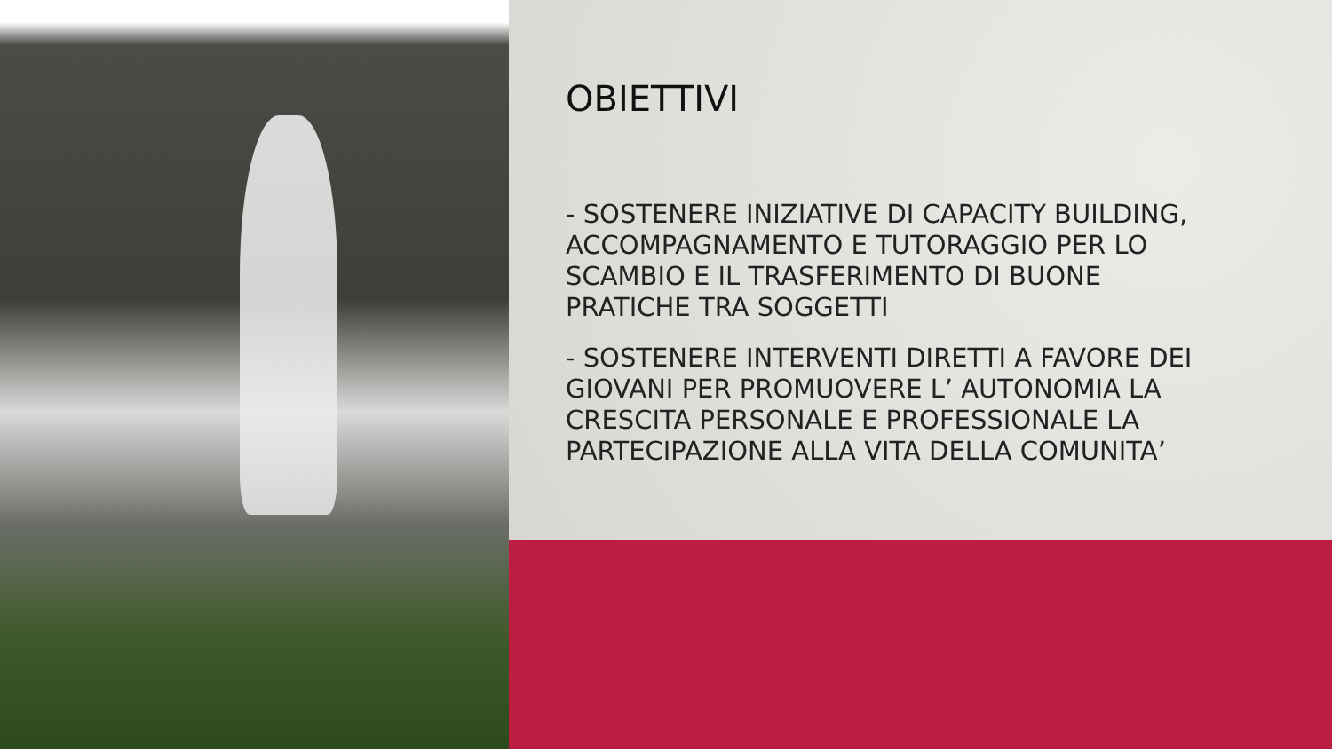OBIETTIVI
- SOSTENERE INIZIATIVE DI CAPACITY BUILDING, ACCOMPAGNAMENTO E TUTORAGGIO PER LO SCAMBIO E IL TRASFERIMENTO DI BUONE PRATICHE TRA SOGGETTI
- SOSTENERE INTERVENTI DIRETTI A FAVORE DEI GIOVANI PER PROMUOVERE L’ AUTONOMIA LA CRESCITA PERSONALE E PROFESSIONALE LA PARTECIPAZIONE ALLA VITA DELLA COMUNITA’